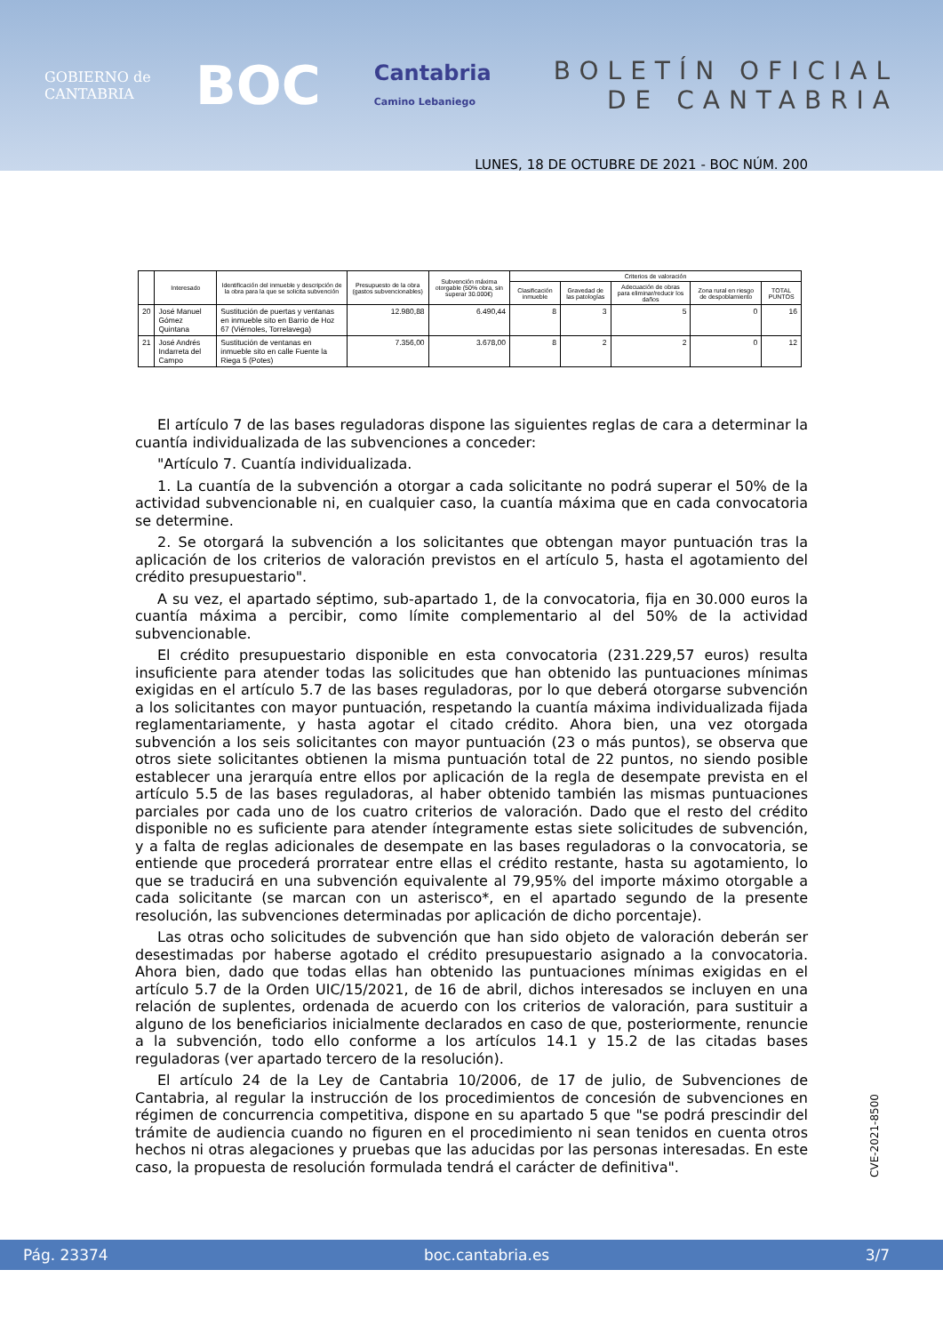GOBIERNO de CANTABRIA
BOC
Cantabria
Camino Lebaniego
BOLETÍN OFICIAL
DE CANTABRIA
LUNES, 18 DE OCTUBRE DE 2021 - BOC NÚM. 200
| | Interesado | Identificación del inmueble y descripción de la obra para la que se solicita subvención | Presupuesto de la obra (gastos subvencionables) | Subvención máxima otorgable (50% obra, sin superar 30.000€) | Criterios de valoración | | | | |
| --- | --- | --- | --- | --- | --- | --- | --- | --- | --- |
| | | | | | Clasificación inmueble | Gravedad de las patologías | Adecuación de obras para eliminar/reducir los daños | Zona rural en riesgo de despoblamiento | TOTAL PUNTOS |
| 20 | José Manuel Gómez Quintana | Sustitución de puertas y ventanas en inmueble sito en Barrio de Hoz 67 (Viérnoles, Torrelavega) | 12.980,88 | 6.490,44 | 8 | 3 | 5 | 0 | 16 |
| 21 | José Andrés Indarreta del Campo | Sustitución de ventanas en inmueble sito en calle Fuente la Riega 5 (Potes) | 7.356,00 | 3.678,00 | 8 | 2 | 2 | 0 | 12 |
El artículo 7 de las bases reguladoras dispone las siguientes reglas de cara a determinar la cuantía individualizada de las subvenciones a conceder:
"Artículo 7. Cuantía individualizada.
1. La cuantía de la subvención a otorgar a cada solicitante no podrá superar el 50% de la actividad subvencionable ni, en cualquier caso, la cuantía máxima que en cada convocatoria se determine.
2. Se otorgará la subvención a los solicitantes que obtengan mayor puntuación tras la aplicación de los criterios de valoración previstos en el artículo 5, hasta el agotamiento del crédito presupuestario".
A su vez, el apartado séptimo, sub-apartado 1, de la convocatoria, fija en 30.000 euros la cuantía máxima a percibir, como límite complementario al del 50% de la actividad subvencionable.
El crédito presupuestario disponible en esta convocatoria (231.229,57 euros) resulta insuficiente para atender todas las solicitudes que han obtenido las puntuaciones mínimas exigidas en el artículo 5.7 de las bases reguladoras, por lo que deberá otorgarse subvención a los solicitantes con mayor puntuación, respetando la cuantía máxima individualizada fijada reglamentariamente, y hasta agotar el citado crédito. Ahora bien, una vez otorgada subvención a los seis solicitantes con mayor puntuación (23 o más puntos), se observa que otros siete solicitantes obtienen la misma puntuación total de 22 puntos, no siendo posible establecer una jerarquía entre ellos por aplicación de la regla de desempate prevista en el artículo 5.5 de las bases reguladoras, al haber obtenido también las mismas puntuaciones parciales por cada uno de los cuatro criterios de valoración. Dado que el resto del crédito disponible no es suficiente para atender íntegramente estas siete solicitudes de subvención, y a falta de reglas adicionales de desempate en las bases reguladoras o la convocatoria, se entiende que procederá prorratear entre ellas el crédito restante, hasta su agotamiento, lo que se traducirá en una subvención equivalente al 79,95% del importe máximo otorgable a cada solicitante (se marcan con un asterisco*, en el apartado segundo de la presente resolución, las subvenciones determinadas por aplicación de dicho porcentaje).
Las otras ocho solicitudes de subvención que han sido objeto de valoración deberán ser desestimadas por haberse agotado el crédito presupuestario asignado a la convocatoria. Ahora bien, dado que todas ellas han obtenido las puntuaciones mínimas exigidas en el artículo 5.7 de la Orden UIC/15/2021, de 16 de abril, dichos interesados se incluyen en una relación de suplentes, ordenada de acuerdo con los criterios de valoración, para sustituir a alguno de los beneficiarios inicialmente declarados en caso de que, posteriormente, renuncie a la subvención, todo ello conforme a los artículos 14.1 y 15.2 de las citadas bases reguladoras (ver apartado tercero de la resolución).
El artículo 24 de la Ley de Cantabria 10/2006, de 17 de julio, de Subvenciones de Cantabria, al regular la instrucción de los procedimientos de concesión de subvenciones en régimen de concurrencia competitiva, dispone en su apartado 5 que "se podrá prescindir del trámite de audiencia cuando no figuren en el procedimiento ni sean tenidos en cuenta otros hechos ni otras alegaciones y pruebas que las aducidas por las personas interesadas. En este caso, la propuesta de resolución formulada tendrá el carácter de definitiva".
CVE-2021-8500
Pág. 23374 boc.cantabria.es 3/7